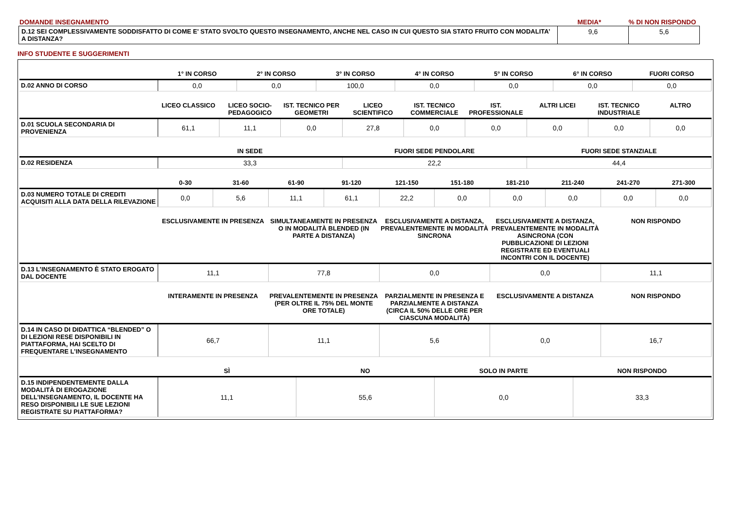DOMANDE INSEGNAMENTO MEDIA* % DI NON RISPONDO
| D.12 SEI COMPLESSIVAMENTE SODDISFATTO DI COME E' STATO SVOLTO QUESTO INSEGNAMENTO, ANCHE NEL CASO IN CUI QUESTO SIA STATO FRUITO CON MODALITA’ A DISTANZA? | 9,6 | 5,6 |
INFO STUDENTE E SUGGERIMENTI
| | 1° IN CORSO | 2° IN CORSO | 3° IN CORSO | 4° IN CORSO | 5° IN CORSO | 6° IN CORSO | FUORI CORSO |
| --- | --- | --- | --- | --- | --- | --- | --- |
| D.02 ANNO DI CORSO | 0,0 | 0,0 | 100,0 | 0,0 | 0,0 | 0,0 | 0,0 |
| | LICEO CLASSICO | LICEO SOCIO-PEDAGOGICO | IST. TECNICO PER GEOMETRI | LICEO SCIENTIFICO | IST. TECNICO COMMERCIALE | IST. PROFESSIONALE | ALTRI LICEI | IST. TECNICO INDUSTRIALE | ALTRO |
| --- | --- | --- | --- | --- | --- | --- | --- | --- | --- |
| D.01 SCUOLA SECONDARIA DI PROVENIENZA | 61,1 | 11,1 | 0,0 | 27,8 | 0,0 | 0,0 | 0,0 | 0,0 | 0,0 |
| | IN SEDE | FUORI SEDE PENDOLARE | FUORI SEDE STANZIALE |
| --- | --- | --- | --- |
| D.02 RESIDENZA | 33,3 | 22,2 | 44,4 |
| | 0-30 | 31-60 | 61-90 | 91-120 | 121-150 | 151-180 | 181-210 | 211-240 | 241-270 | 271-300 |
| --- | --- | --- | --- | --- | --- | --- | --- | --- | --- | --- |
| D.03 NUMERO TOTALE DI CREDITI ACQUISITI ALLA DATA DELLA RILEVAZIONE | 0,0 | 5,6 | 11,1 | 61,1 | 22,2 | 0,0 | 0,0 | 0,0 | 0,0 | 0,0 |
| | ESCLUSIVAMENTE IN PRESENZA | SIMULTANEAMENTE IN PRESENZA O IN MODALITÀ BLENDED (IN PARTE A DISTANZA) | ESCLUSIVAMENTE A DISTANZA, PREVALENTEMENTE IN MODALITÀ SINCRONA | ESCLUSIVAMENTE A DISTANZA, PREVALENTEMENTE IN MODALITÀ ASINCRONA (CON PUBBLICAZIONE DI LEZIONI REGISTRATE ED EVENTUALI INCONTRI CON IL DOCENTE) | NON RISPONDO |
| --- | --- | --- | --- | --- | --- |
| D.13 L’INSEGNAMENTO È STATO EROGATO DAL DOCENTE | 11,1 | 77,8 | 0,0 | 0,0 | 11,1 |
| | INTERAMENTE IN PRESENZA | PREVALENTEMENTE IN PRESENZA (PER OLTRE IL 75% DEL MONTE ORE TOTALE) | PARZIALMENTE IN PRESENZA E PARZIALMENTE A DISTANZA (CIRCA IL 50% DELLE ORE PER CIASCUNA MODALITÀ) | ESCLUSIVAMENTE A DISTANZA | NON RISPONDO |
| --- | --- | --- | --- | --- | --- |
| D.14 IN CASO DI DIDATTICA “BLENDED” O DI LEZIONI RESE DISPONIBILI IN PIATTAFORMA, HAI SCELTO DI FREQUENTARE L’INSEGNAMENTO | 66,7 | 11,1 | 5,6 | 0,0 | 16,7 |
| | SÌ | NO | SOLO IN PARTE | NON RISPONDO |
| --- | --- | --- | --- | --- |
| D.15 INDIPENDENTEMENTE DALLA MODALITÀ DI EROGAZIONE DELL’INSEGNAMENTO, IL DOCENTE HA RESO DISPONIBILI LE SUE LEZIONI REGISTRATE SU PIATTAFORMA? | 11,1 | 55,6 | 0,0 | 33,3 |